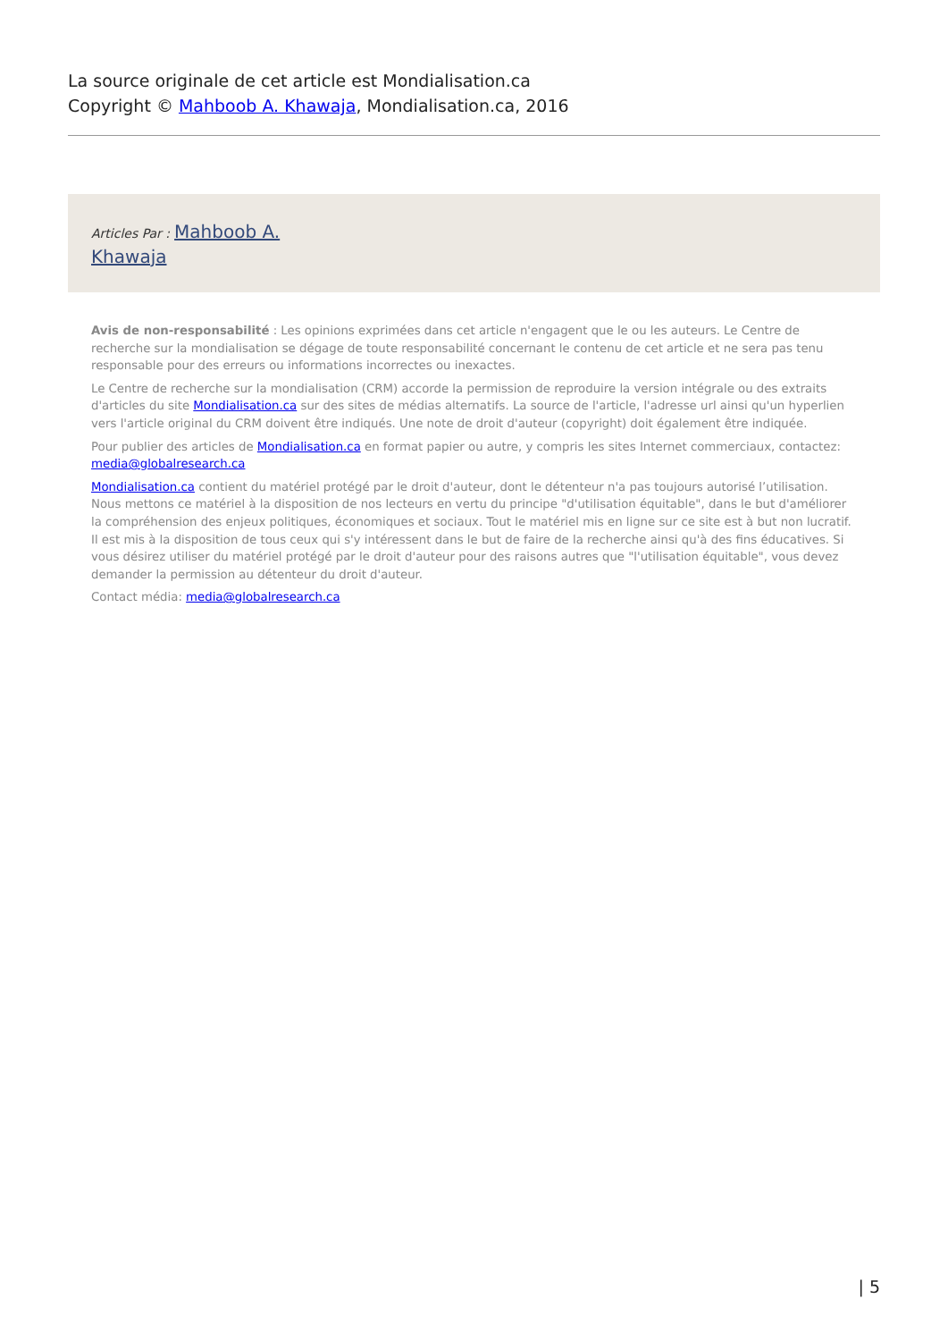La source originale de cet article est Mondialisation.ca
Copyright © Mahboob A. Khawaja, Mondialisation.ca, 2016
Articles Par : Mahboob A.
Khawaja
Avis de non-responsabilité : Les opinions exprimées dans cet article n'engagent que le ou les auteurs. Le Centre de recherche sur la mondialisation se dégage de toute responsabilité concernant le contenu de cet article et ne sera pas tenu responsable pour des erreurs ou informations incorrectes ou inexactes.
Le Centre de recherche sur la mondialisation (CRM) accorde la permission de reproduire la version intégrale ou des extraits d'articles du site Mondialisation.ca sur des sites de médias alternatifs. La source de l'article, l'adresse url ainsi qu'un hyperlien vers l'article original du CRM doivent être indiqués. Une note de droit d'auteur (copyright) doit également être indiquée.
Pour publier des articles de Mondialisation.ca en format papier ou autre, y compris les sites Internet commerciaux, contactez: media@globalresearch.ca
Mondialisation.ca contient du matériel protégé par le droit d'auteur, dont le détenteur n'a pas toujours autorisé l’utilisation. Nous mettons ce matériel à la disposition de nos lecteurs en vertu du principe "d'utilisation équitable", dans le but d'améliorer la compréhension des enjeux politiques, économiques et sociaux. Tout le matériel mis en ligne sur ce site est à but non lucratif. Il est mis à la disposition de tous ceux qui s'y intéressent dans le but de faire de la recherche ainsi qu'à des fins éducatives. Si vous désirez utiliser du matériel protégé par le droit d'auteur pour des raisons autres que "l'utilisation équitable", vous devez demander la permission au détenteur du droit d'auteur.
Contact média: media@globalresearch.ca
| 5